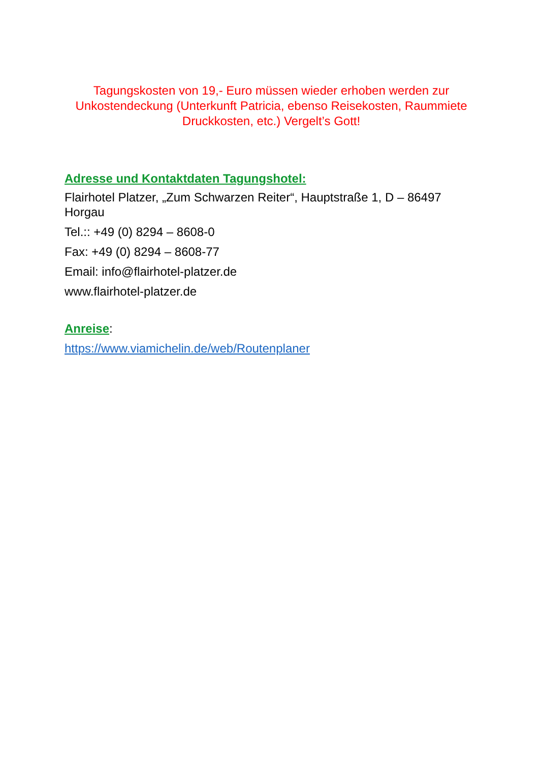Tagungskosten von 19,- Euro müssen wieder erhoben werden zur Unkostendeckung (Unterkunft Patricia, ebenso Reisekosten, Raummiete Druckkosten, etc.) Vergelt’s Gott!
Adresse und Kontaktdaten Tagungshotel:
Flairhotel Platzer, „Zum Schwarzen Reiter“, Hauptstraße 1, D – 86497 Horgau
Tel.:: +49 (0) 8294 – 8608-0
Fax: +49 (0) 8294 – 8608-77
Email: info@flairhotel-platzer.de
www.flairhotel-platzer.de
Anreise:
https://www.viamichelin.de/web/Routenplaner